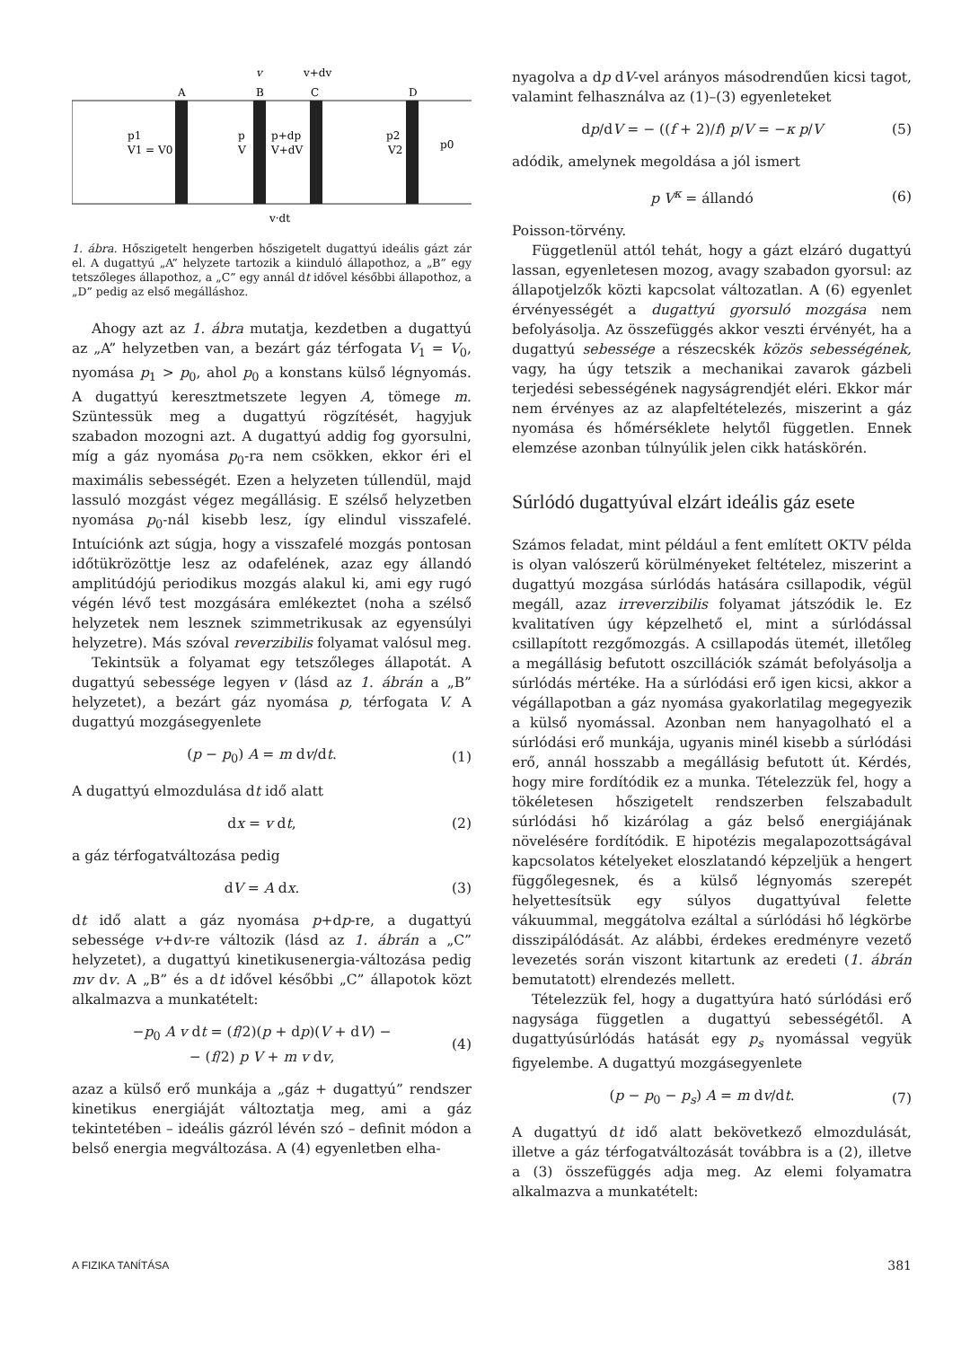v
v+dv
A
B
C
D
p1
V1 = V0
p
V
p+dp
V+dV
p2
V2
p0
v·dt
1. ábra. Hőszigetelt hengerben hőszigetelt dugattyú ideális gázt zár el. A dugattyú „A” helyzete tartozik a kiinduló állapothoz, a „B” egy tetszőleges állapothoz, a „C” egy annál dt idővel későbbi állapothoz, a „D” pedig az első megálláshoz.
Ahogy azt az 1. ábra mutatja, kezdetben a dugattyú az „A” helyzetben van, a bezárt gáz térfogata V<sub>1</sub> = V<sub>0</sub>, nyomása p<sub>1</sub> > p<sub>0</sub>, ahol p<sub>0</sub> a konstans külső légnyomás. A dugattyú keresztmetszete legyen A, tömege m. Szüntessük meg a dugattyú rögzítését, hagyjuk szabadon mozogni azt. A dugattyú addig fog gyorsulni, míg a gáz nyomása p<sub>0</sub>-ra nem csökken, ekkor éri el maximális sebességét. Ezen a helyzeten túllendül, majd lassuló mozgást végez megállásig. E szélső helyzetben nyomása p<sub>0</sub>-nál kisebb lesz, így elindul visszafelé. Intuíciónk azt súgja, hogy a visszafelé mozgás pontosan időtükrözöttje lesz az odafelének, azaz egy állandó amplitúdójú periodikus mozgás alakul ki, ami egy rugó végén lévő test mozgására emlékeztet (noha a szélső helyzetek nem lesznek szimmetrikusak az egyensúlyi helyzetre). Más szóval reverzibilis folyamat valósul meg.
Tekintsük a folyamat egy tetszőleges állapotát. A dugattyú sebessége legyen v (lásd az 1. ábrán a „B” helyzetet), a bezárt gáz nyomása p, térfogata V. A dugattyú mozgásegyenlete
(p − p<sub>0</sub>) A = m dv/dt. (1)
A dugattyú elmozdulása dt idő alatt
dx = v dt, (2)
a gáz térfogatváltozása pedig
dV = A dx. (3)
dt idő alatt a gáz nyomása p+dp-re, a dugattyú sebessége v+dv-re változik (lásd az 1. ábrán a „C” helyzetet), a dugattyú kinetikusenergia-változása pedig mv dv. A „B” és a dt idővel későbbi „C” állapotok közt alkalmazva a munkatételt:
−p<sub>0</sub> A v dt = (f/2)(p + dp)(V + dV) −
− (f/2) p V + m v dv, (4)
azaz a külső erő munkája a „gáz + dugattyú” rendszer kinetikus energiáját változtatja meg, ami a gáz tekintetében – ideális gázról lévén szó – definit módon a belső energia megváltozása. A (4) egyenletben elha-
nyagolva a dp dV-vel arányos másodrendűen kicsi tagot, valamint felhasználva az (1)–(3) egyenleteket
dp/dV = − ((f + 2)/f) p/V = −κ p/V (5)
adódik, amelynek megoldása a jól ismert
p V<sup>κ</sup> = állandó (6)
Poisson-törvény.
Függetlenül attól tehát, hogy a gázt elzáró dugattyú lassan, egyenletesen mozog, avagy szabadon gyorsul: az állapotjelzők közti kapcsolat változatlan. A (6) egyenlet érvényességét a dugattyú gyorsuló mozgása nem befolyásolja. Az összefüggés akkor veszti érvényét, ha a dugattyú sebessége a részecskék közös sebességének, vagy, ha úgy tetszik a mechanikai zavarok gázbeli terjedési sebességének nagyságrendjét eléri. Ekkor már nem érvényes az az alapfeltételezés, miszerint a gáz nyomása és hőmérséklete helytől független. Ennek elemzése azonban túlnyúlik jelen cikk hatáskörén.
Súrlódó dugattyúval elzárt ideális gáz esete
Számos feladat, mint például a fent említett OKTV példa is olyan valószerű körülményeket feltételez, miszerint a dugattyú mozgása súrlódás hatására csillapodik, végül megáll, azaz irreverzibilis folyamat játszódik le. Ez kvalitatíven úgy képzelhető el, mint a súrlódással csillapított rezgőmozgás. A csillapodás ütemét, illetőleg a megállásig befutott oszcillációk számát befolyásolja a súrlódás mértéke. Ha a súrlódási erő igen kicsi, akkor a végállapotban a gáz nyomása gyakorlatilag megegyezik a külső nyomással. Azonban nem hanyagolható el a súrlódási erő munkája, ugyanis minél kisebb a súrlódási erő, annál hosszabb a megállásig befutott út. Kérdés, hogy mire fordítódik ez a munka. Tételezzük fel, hogy a tökéletesen hőszigetelt rendszerben felszabadult súrlódási hő kizárólag a gáz belső energiájának növelésére fordítódik. E hipotézis megalapozottságával kapcsolatos kételyeket eloszlatandó képzeljük a hengert függőlegesnek, és a külső légnyomás szerepét helyettesítsük egy súlyos dugattyúval felette vákuummal, meggátolva ezáltal a súrlódási hő légkörbe disszipálódását. Az alábbi, érdekes eredményre vezető levezetés során viszont kitartunk az eredeti (1. ábrán bemutatott) elrendezés mellett.
Tételezzük fel, hogy a dugattyúra ható súrlódási erő nagysága független a dugattyú sebességétől. A dugattyúsúrlódás hatását egy p<sub>s</sub> nyomással vegyük figyelembe. A dugattyú mozgásegyenlete
(p − p<sub>0</sub> − p<sub>s</sub>) A = m dv/dt. (7)
A dugattyú dt idő alatt bekövetkező elmozdulását, illetve a gáz térfogatváltozását továbbra is a (2), illetve a (3) összefüggés adja meg. Az elemi folyamatra alkalmazva a munkatételt:
A FIZIKA TANÍTÁSA 381